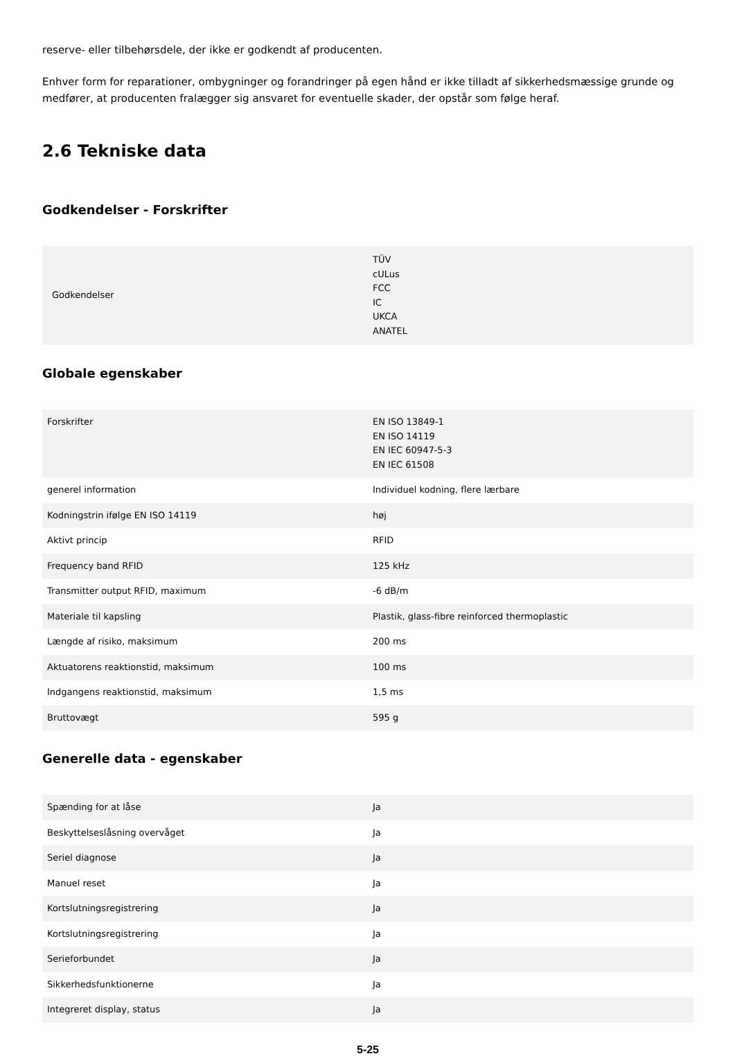reserve- eller tilbehørsdele, der ikke er godkendt af producenten.
Enhver form for reparationer, ombygninger og forandringer på egen hånd er ikke tilladt af sikkerhedsmæssige grunde og medfører, at producenten fralægger sig ansvaret for eventuelle skader, der opstår som følge heraf.
2.6 Tekniske data
Godkendelser - Forskrifter
| Godkendelser | TÜV cULus FCC IC UKCA ANATEL |
Globale egenskaber
| Forskrifter | EN ISO 13849-1 EN ISO 14119 EN IEC 60947-5-3 EN IEC 61508 |
| generel information | Individuel kodning, flere lærbare |
| Kodningstrin ifølge EN ISO 14119 | høj |
| Aktivt princip | RFID |
| Frequency band RFID | 125 kHz |
| Transmitter output RFID, maximum | -6 dB/m |
| Materiale til kapsling | Plastik, glass-fibre reinforced thermoplastic |
| Længde af risiko, maksimum | 200 ms |
| Aktuatorens reaktionstid, maksimum | 100 ms |
| Indgangens reaktionstid, maksimum | 1,5 ms |
| Bruttovægt | 595 g |
Generelle data - egenskaber
| Spænding for at låse | Ja |
| Beskyttelseslåsning overvåget | Ja |
| Seriel diagnose | Ja |
| Manuel reset | Ja |
| Kortslutningsregistrering | Ja |
| Kortslutningsregistrering | Ja |
| Serieforbundet | Ja |
| Sikkerhedsfunktionerne | Ja |
| Integreret display, status | Ja |
5-25